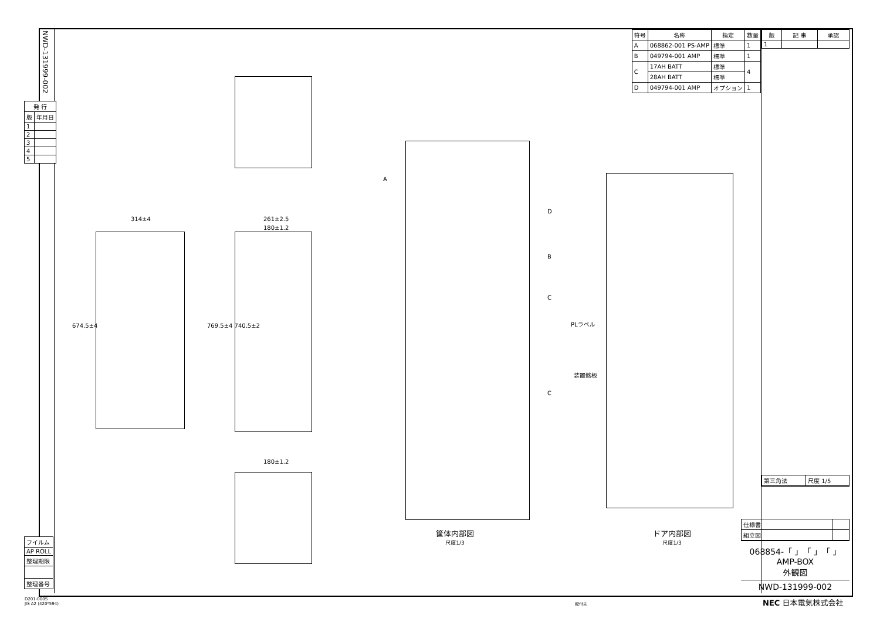NWD-131999-002
| 発 行 | |
| --- | --- |
| 版 | 年月日 |
| 1 | |
| 2 | |
| 3 | |
| 4 | |
| 5 | |
| フイルム |
| AP ROLL |
| 整理期限 |
| 整理番号 |
| 符号 | 名称 | 指定 | 数量 |
| --- | --- | --- | --- |
| A | 068862-001 PS-AMP | 標準 | 1 |
| B | 049794-001 AMP | 標準 | 1 |
| C | 17AH BATT | 標準 | 4 |
| | 28AH BATT | 標準 | |
| D | 049794-001 AMP | オプション | 1 |
314±4
674.5±4
261±2.5
180±1.2
769.5±4 740.5±2
180±1.2
A
D
B
C
C
筐体内部図
尺度1/3
PLラベル
装置銘板
ドア内部図
尺度1/3
| 版 | 記 事 | 承認 |
| --- | --- | --- |
| 1 | | |
| 第三角法 | 尺度 1/5 |
| 仕様書 | |
| 組立図 | |
068854-「 」「 」「 」
AMP-BOX
外観図
NWD-131999-002
D201-000S
JIS A2 (420*594)
配付先 NEC 日本電気株式会社